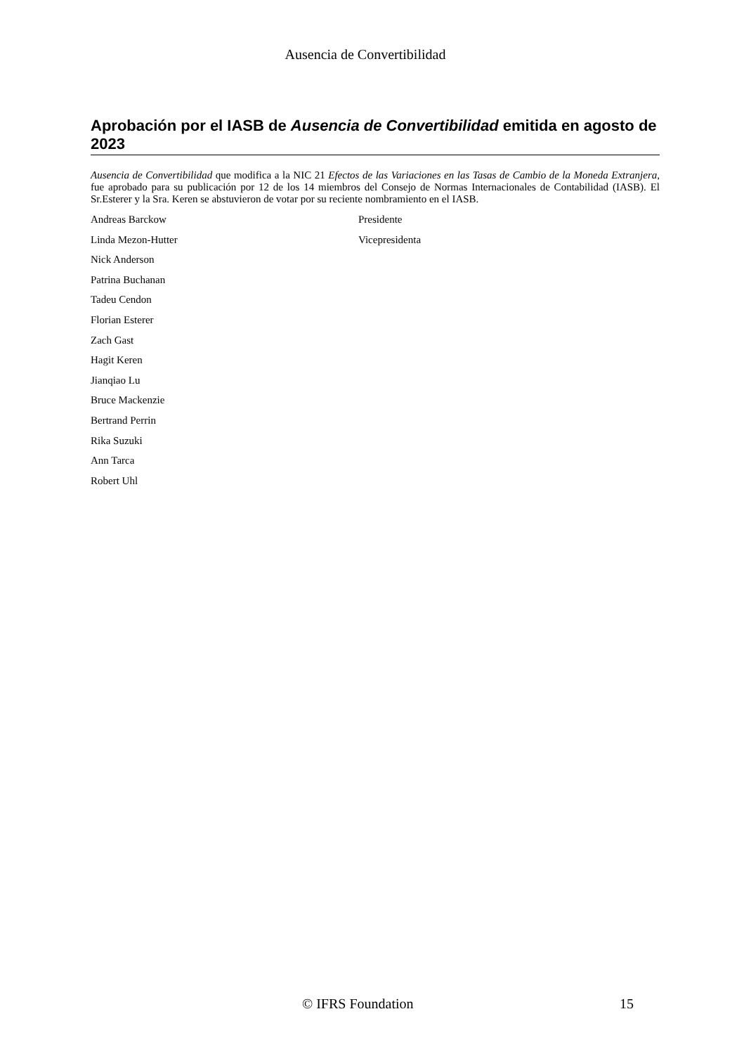Ausencia de Convertibilidad
Aprobación por el IASB de Ausencia de Convertibilidad emitida en agosto de 2023
Ausencia de Convertibilidad que modifica a la NIC 21 Efectos de las Variaciones en las Tasas de Cambio de la Moneda Extranjera, fue aprobado para su publicación por 12 de los 14 miembros del Consejo de Normas Internacionales de Contabilidad (IASB). El Sr.Esterer y la Sra. Keren se abstuvieron de votar por su reciente nombramiento en el IASB.
| Andreas Barckow | Presidente |
| Linda Mezon-Hutter | Vicepresidenta |
| Nick Anderson | |
| Patrina Buchanan | |
| Tadeu Cendon | |
| Florian Esterer | |
| Zach Gast | |
| Hagit Keren | |
| Jianqiao Lu | |
| Bruce Mackenzie | |
| Bertrand Perrin | |
| Rika Suzuki | |
| Ann Tarca | |
| Robert Uhl | |
© IFRS Foundation 15